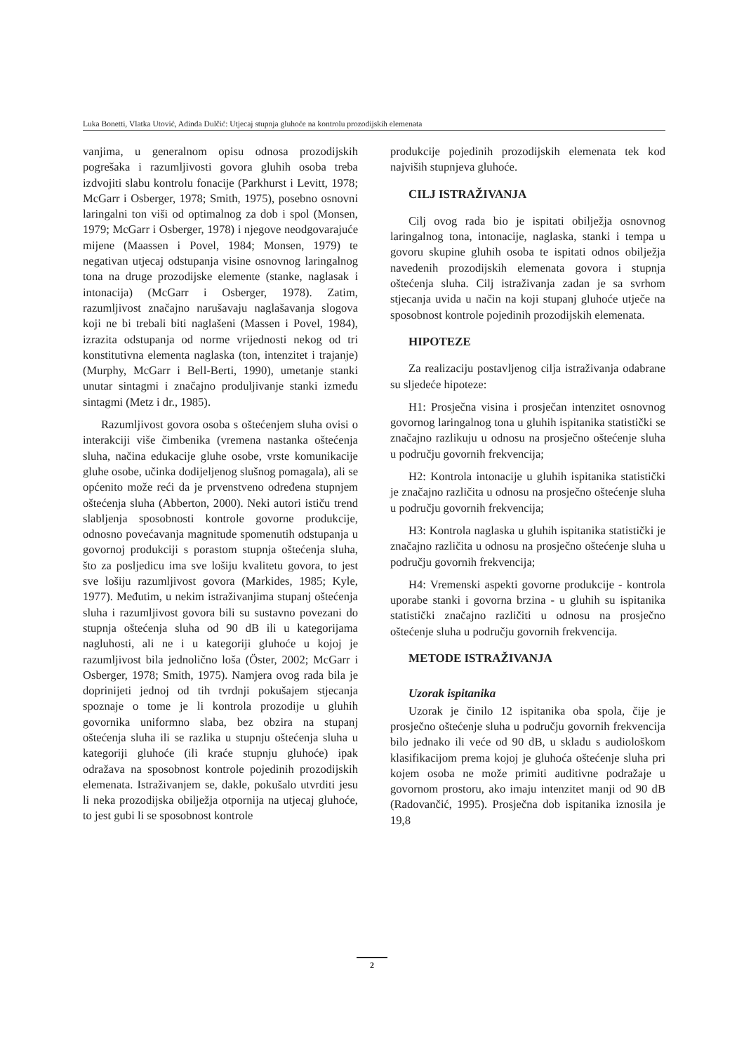Luka Bonetti, Vlatka Utović, Adinda Dulčić: Utjecaj stupnja gluhoće na kontrolu prozodijskih elemenata
vanjima, u generalnom opisu odnosa prozodijskih pogrešaka i razumljivosti govora gluhih osoba treba izdvojiti slabu kontrolu fonacije (Parkhurst i Levitt, 1978; McGarr i Osberger, 1978; Smith, 1975), posebno osnovni laringalni ton viši od optimalnog za dob i spol (Monsen, 1979; McGarr i Osberger, 1978) i njegove neodgovarajuće mijene (Maassen i Povel, 1984; Monsen, 1979) te negativan utjecaj odstupanja visine osnovnog laringalnog tona na druge prozodijske elemente (stanke, naglasak i intonacija) (McGarr i Osberger, 1978). Zatim, razumljivost značajno narušavaju naglašavanja slogova koji ne bi trebali biti naglašeni (Massen i Povel, 1984), izrazita odstupanja od norme vrijednosti nekog od tri konstitutivna elementa naglaska (ton, intenzitet i trajanje) (Murphy, McGarr i Bell-Berti, 1990), umetanje stanki unutar sintagmi i značajno produljivanje stanki između sintagmi (Metz i dr., 1985).
Razumljivost govora osoba s oštećenjem sluha ovisi o interakciji više čimbenika (vremena nastanka oštećenja sluha, načina edukacije gluhe osobe, vrste komunikacije gluhe osobe, učinka dodijeljenog slušnog pomagala), ali se općenito može reći da je prvenstveno određena stupnjem oštećenja sluha (Abberton, 2000). Neki autori ističu trend slabljenja sposobnosti kontrole govorne produkcije, odnosno povećavanja magnitude spomenutih odstupanja u govornoj produkciji s porastom stupnja oštećenja sluha, što za posljedicu ima sve lošiju kvalitetu govora, to jest sve lošiju razumljivost govora (Markides, 1985; Kyle, 1977). Međutim, u nekim istraživanjima stupanj oštećenja sluha i razumljivost govora bili su sustavno povezani do stupnja oštećenja sluha od 90 dB ili u kategorijama nagluhosti, ali ne i u kategoriji gluhoće u kojoj je razumljivost bila jednolično loša (Öster, 2002; McGarr i Osberger, 1978; Smith, 1975). Namjera ovog rada bila je doprinijeti jednoj od tih tvrdnji pokušajem stjecanja spoznaje o tome je li kontrola prozodije u gluhih govornika uniformno slaba, bez obzira na stupanj oštećenja sluha ili se razlika u stupnju oštećenja sluha u kategoriji gluhoće (ili kraće stupnju gluhoće) ipak odražava na sposobnost kontrole pojedinih prozodijskih elemenata. Istraživanjem se, dakle, pokušalo utvrditi jesu li neka prozodijska obilježja otpornija na utjecaj gluhoće, to jest gubi li se sposobnost kontrole
produkcije pojedinih prozodijskih elemenata tek kod najviših stupnjeva gluhoće.
CILJ ISTRAŽIVANJA
Cilj ovog rada bio je ispitati obilježja osnovnog laringalnog tona, intonacije, naglaska, stanki i tempa u govoru skupine gluhih osoba te ispitati odnos obilježja navedenih prozodijskih elemenata govora i stupnja oštećenja sluha. Cilj istraživanja zadan je sa svrhom stjecanja uvida u način na koji stupanj gluhoće utječe na sposobnost kontrole pojedinih prozodijskih elemenata.
HIPOTEZE
Za realizaciju postavljenog cilja istraživanja odabrane su sljedeće hipoteze:
H1: Prosječna visina i prosječan intenzitet osnovnog govornog laringalnog tona u gluhih ispitanika statistički se značajno razlikuju u odnosu na prosječno oštećenje sluha u području govornih frekvencija;
H2: Kontrola intonacije u gluhih ispitanika statistički je značajno različita u odnosu na prosječno oštećenje sluha u području govornih frekvencija;
H3: Kontrola naglaska u gluhih ispitanika statistički je značajno različita u odnosu na prosječno oštećenje sluha u području govornih frekvencija;
H4: Vremenski aspekti govorne produkcije - kontrola uporabe stanki i govorna brzina - u gluhih su ispitanika statistički značajno različiti u odnosu na prosječno oštećenje sluha u području govornih frekvencija.
METODE ISTRAŽIVANJA
Uzorak ispitanika
Uzorak je činilo 12 ispitanika oba spola, čije je prosječno oštećenje sluha u području govornih frekvencija bilo jednako ili veće od 90 dB, u skladu s audiološkom klasifikacijom prema kojoj je gluhoća oštećenje sluha pri kojem osoba ne može primiti auditivne podražaje u govornom prostoru, ako imaju intenzitet manji od 90 dB (Radovančić, 1995). Prosječna dob ispitanika iznosila je 19,8
2